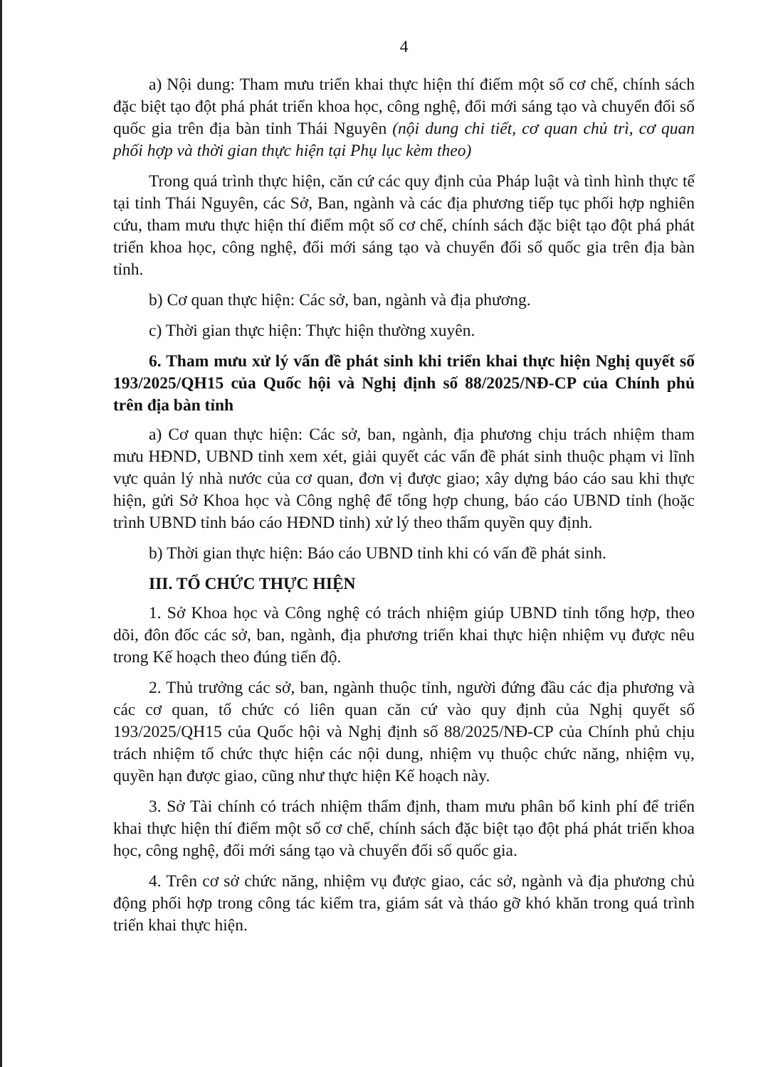4
a) Nội dung: Tham mưu triển khai thực hiện thí điểm một số cơ chế, chính sách đặc biệt tạo đột phá phát triển khoa học, công nghệ, đổi mới sáng tạo và chuyển đổi số quốc gia trên địa bàn tỉnh Thái Nguyên (nội dung chi tiết, cơ quan chủ trì, cơ quan phối hợp và thời gian thực hiện tại Phụ lục kèm theo)
Trong quá trình thực hiện, căn cứ các quy định của Pháp luật và tình hình thực tế tại tỉnh Thái Nguyên, các Sở, Ban, ngành và các địa phương tiếp tục phối hợp nghiên cứu, tham mưu thực hiện thí điểm một số cơ chế, chính sách đặc biệt tạo đột phá phát triển khoa học, công nghệ, đổi mới sáng tạo và chuyển đổi số quốc gia trên địa bàn tỉnh.
b) Cơ quan thực hiện: Các sở, ban, ngành và địa phương.
c) Thời gian thực hiện: Thực hiện thường xuyên.
6. Tham mưu xử lý vấn đề phát sinh khi triển khai thực hiện Nghị quyết số 193/2025/QH15 của Quốc hội và Nghị định số 88/2025/NĐ-CP của Chính phủ trên địa bàn tỉnh
a) Cơ quan thực hiện: Các sở, ban, ngành, địa phương chịu trách nhiệm tham mưu HĐND, UBND tỉnh xem xét, giải quyết các vấn đề phát sinh thuộc phạm vi lĩnh vực quản lý nhà nước của cơ quan, đơn vị được giao; xây dựng báo cáo sau khi thực hiện, gửi Sở Khoa học và Công nghệ để tổng hợp chung, báo cáo UBND tỉnh (hoặc trình UBND tỉnh báo cáo HĐND tỉnh) xử lý theo thẩm quyền quy định.
b) Thời gian thực hiện: Báo cáo UBND tỉnh khi có vấn đề phát sinh.
III. TỔ CHỨC THỰC HIỆN
1. Sở Khoa học và Công nghệ có trách nhiệm giúp UBND tỉnh tổng hợp, theo dõi, đôn đốc các sở, ban, ngành, địa phương triển khai thực hiện nhiệm vụ được nêu trong Kế hoạch theo đúng tiến độ.
2. Thủ trưởng các sở, ban, ngành thuộc tỉnh, người đứng đầu các địa phương và các cơ quan, tổ chức có liên quan căn cứ vào quy định của Nghị quyết số 193/2025/QH15 của Quốc hội và Nghị định số 88/2025/NĐ-CP của Chính phủ chịu trách nhiệm tổ chức thực hiện các nội dung, nhiệm vụ thuộc chức năng, nhiệm vụ, quyền hạn được giao, cũng như thực hiện Kế hoạch này.
3. Sở Tài chính có trách nhiệm thẩm định, tham mưu phân bổ kinh phí để triển khai thực hiện thí điểm một số cơ chế, chính sách đặc biệt tạo đột phá phát triển khoa học, công nghệ, đổi mới sáng tạo và chuyển đổi số quốc gia.
4. Trên cơ sở chức năng, nhiệm vụ được giao, các sở, ngành và địa phương chủ động phối hợp trong công tác kiểm tra, giám sát và tháo gỡ khó khăn trong quá trình triển khai thực hiện.